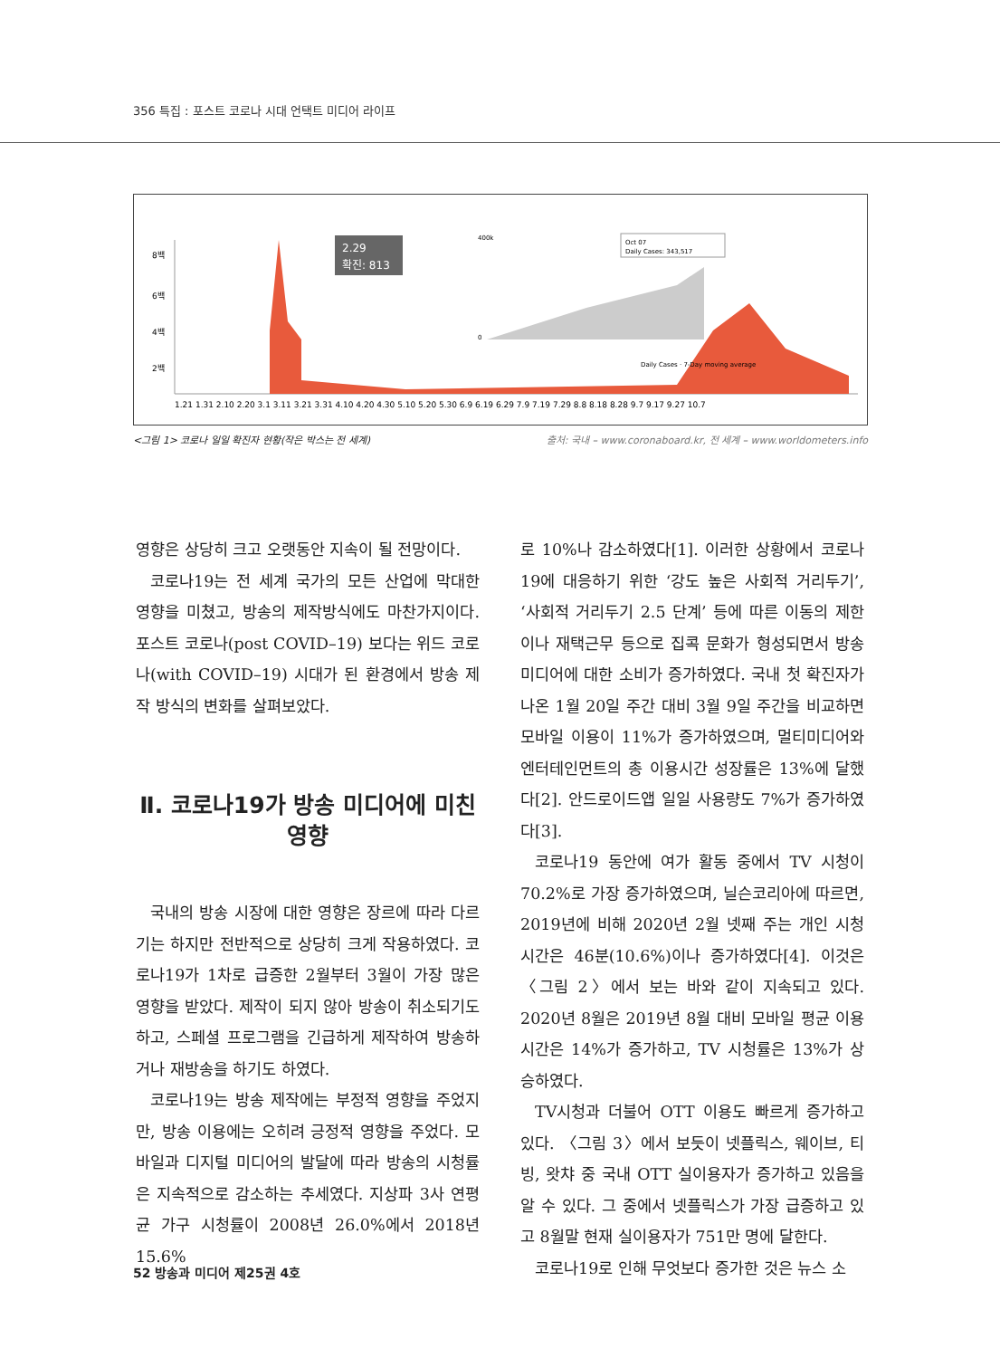356 특집 : 포스트 코로나 시대 언택트 미디어 라이프
8백
6백
4백
2백
2.29
확진: 813
400k
0
Oct 07
Daily Cases: 343,517
Daily Cases · 7-Day moving average
1.21 1.31 2.10 2.20 3.1 3.11 3.21 3.31 4.10 4.20 4.30 5.10 5.20 5.30 6.9 6.19 6.29 7.9 7.19 7.29 8.8 8.18 8.28 9.7 9.17 9.27 10.7
<그림 1> 코로나 일일 확진자 현황(작은 박스는 전 세계) 출처: 국내 – www.coronaboard.kr, 전 세계 – www.worldometers.info
영향은 상당히 크고 오랫동안 지속이 될 전망이다.
코로나19는 전 세계 국가의 모든 산업에 막대한 영향을 미쳤고, 방송의 제작방식에도 마찬가지이다. 포스트 코로나(post COVID–19) 보다는 위드 코로나(with COVID–19) 시대가 된 환경에서 방송 제작 방식의 변화를 살펴보았다.
Ⅱ. 코로나19가 방송 미디어에 미친 영향
국내의 방송 시장에 대한 영향은 장르에 따라 다르기는 하지만 전반적으로 상당히 크게 작용하였다. 코로나19가 1차로 급증한 2월부터 3월이 가장 많은 영향을 받았다. 제작이 되지 않아 방송이 취소되기도 하고, 스페셜 프로그램을 긴급하게 제작하여 방송하거나 재방송을 하기도 하였다.
코로나19는 방송 제작에는 부정적 영향을 주었지만, 방송 이용에는 오히려 긍정적 영향을 주었다. 모바일과 디지털 미디어의 발달에 따라 방송의 시청률은 지속적으로 감소하는 추세였다. 지상파 3사 연평균 가구 시청률이 2008년 26.0%에서 2018년 15.6%
로 10%나 감소하였다[1]. 이러한 상황에서 코로나19에 대응하기 위한 ‘강도 높은 사회적 거리두기’, ‘사회적 거리두기 2.5 단계’ 등에 따른 이동의 제한이나 재택근무 등으로 집콕 문화가 형성되면서 방송 미디어에 대한 소비가 증가하였다. 국내 첫 확진자가 나온 1월 20일 주간 대비 3월 9일 주간을 비교하면 모바일 이용이 11%가 증가하였으며, 멀티미디어와 엔터테인먼트의 총 이용시간 성장률은 13%에 달했다[2]. 안드로이드앱 일일 사용량도 7%가 증가하였다[3].
코로나19 동안에 여가 활동 중에서 TV 시청이 70.2%로 가장 증가하였으며, 닐슨코리아에 따르면, 2019년에 비해 2020년 2월 넷째 주는 개인 시청 시간은 46분(10.6%)이나 증가하였다[4]. 이것은 〈그림 2〉에서 보는 바와 같이 지속되고 있다. 2020년 8월은 2019년 8월 대비 모바일 평균 이용시간은 14%가 증가하고, TV 시청률은 13%가 상승하였다.
TV시청과 더불어 OTT 이용도 빠르게 증가하고 있다. 〈그림 3〉에서 보듯이 넷플릭스, 웨이브, 티빙, 왓챠 중 국내 OTT 실이용자가 증가하고 있음을 알 수 있다. 그 중에서 넷플릭스가 가장 급증하고 있고 8월말 현재 실이용자가 751만 명에 달한다.
코로나19로 인해 무엇보다 증가한 것은 뉴스 소
52 방송과 미디어 제25권 4호